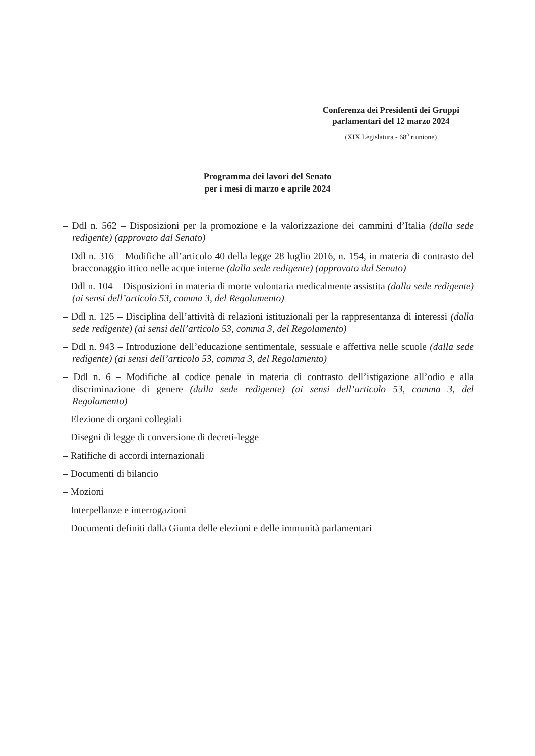Conferenza dei Presidenti dei Gruppi
parlamentari del 12 marzo 2024
(XIX Legislatura - 68<sup>a</sup> riunione)
Programma dei lavori del Senato
per i mesi di marzo e aprile 2024
– Ddl n. 562 – Disposizioni per la promozione e la valorizzazione dei cammini d’Italia (dalla sede redigente) (approvato dal Senato)
– Ddl n. 316 – Modifiche all’articolo 40 della legge 28 luglio 2016, n. 154, in materia di contrasto del bracconaggio ittico nelle acque interne (dalla sede redigente) (approvato dal Senato)
– Ddl n. 104 – Disposizioni in materia di morte volontaria medicalmente assistita (dalla sede redigente) (ai sensi dell’articolo 53, comma 3, del Regolamento)
– Ddl n. 125 – Disciplina dell’attività di relazioni istituzionali per la rappresentanza di interessi (dalla sede redigente) (ai sensi dell’articolo 53, comma 3, del Regolamento)
– Ddl n. 943 – Introduzione dell’educazione sentimentale, sessuale e affettiva nelle scuole (dalla sede redigente) (ai sensi dell’articolo 53, comma 3, del Regolamento)
– Ddl n. 6 – Modifiche al codice penale in materia di contrasto dell’istigazione all’odio e alla discriminazione di genere (dalla sede redigente) (ai sensi dell’articolo 53, comma 3, del Regolamento)
– Elezione di organi collegiali
– Disegni di legge di conversione di decreti-legge
– Ratifiche di accordi internazionali
– Documenti di bilancio
– Mozioni
– Interpellanze e interrogazioni
– Documenti definiti dalla Giunta delle elezioni e delle immunità parlamentari